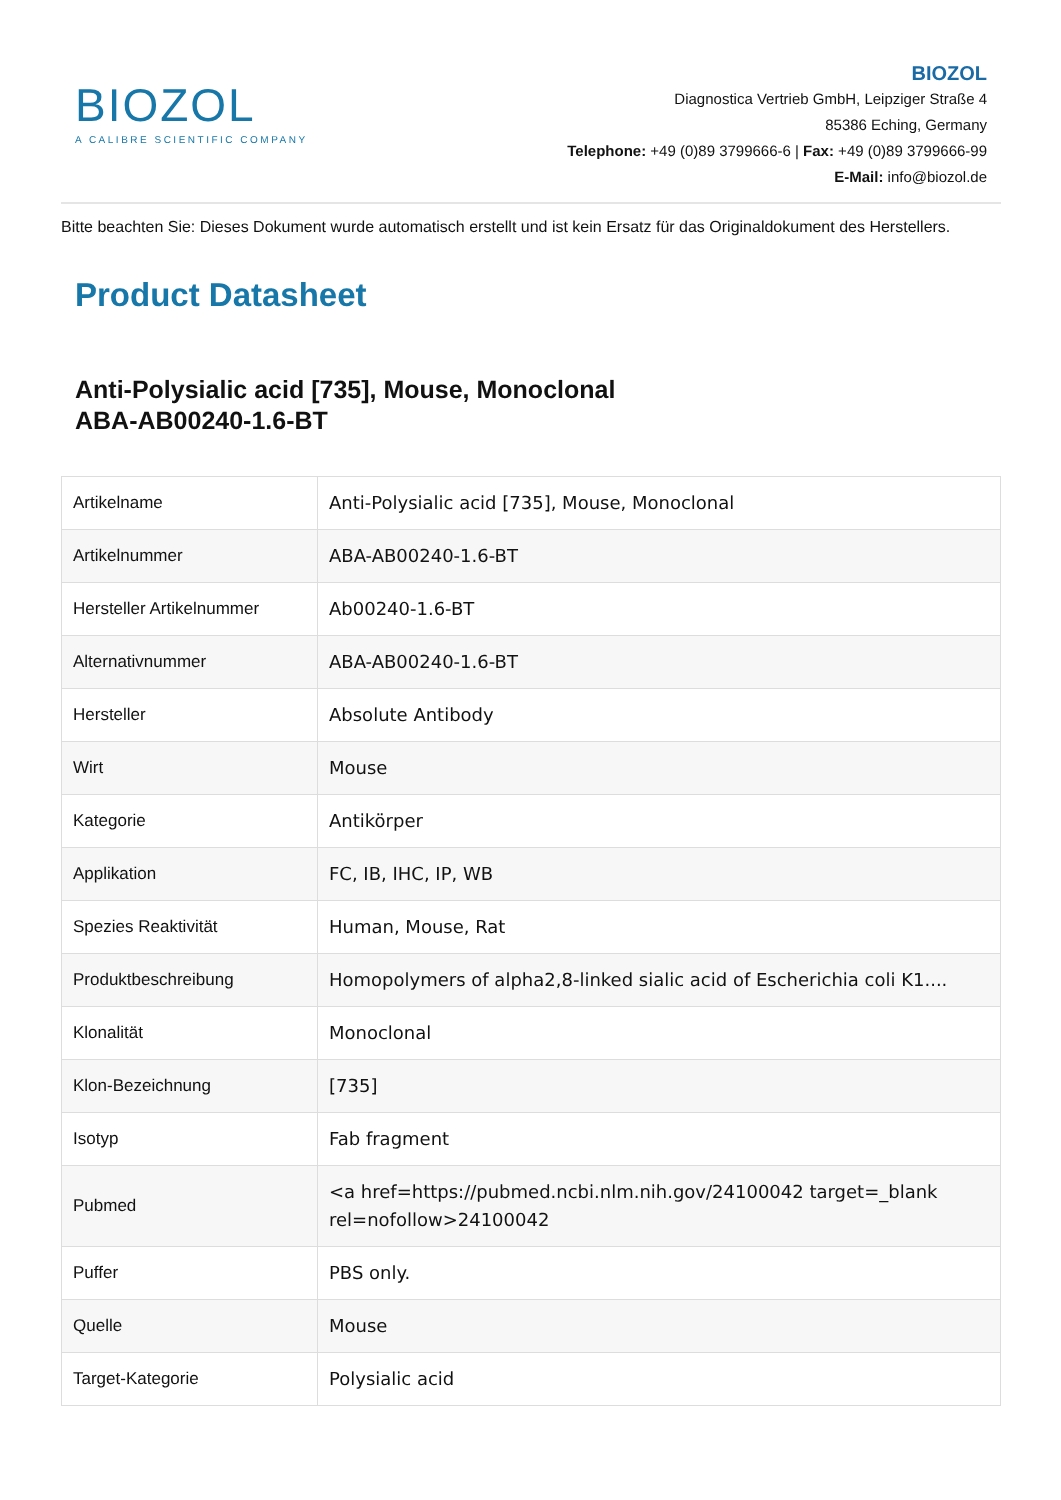BIOZOL
A CALIBRE SCIENTIFIC COMPANY
BIOZOL
Diagnostica Vertrieb GmbH, Leipziger Straße 4
85386 Eching, Germany
Telephone: +49 (0)89 3799666-6 | Fax: +49 (0)89 3799666-99
E-Mail: info@biozol.de
Bitte beachten Sie: Dieses Dokument wurde automatisch erstellt und ist kein Ersatz für das Originaldokument des Herstellers.
Product Datasheet
Anti-Polysialic acid [735], Mouse, Monoclonal
ABA-AB00240-1.6-BT
| Artikelname | Anti-Polysialic acid [735], Mouse, Monoclonal |
| Artikelnummer | ABA-AB00240-1.6-BT |
| Hersteller Artikelnummer | Ab00240-1.6-BT |
| Alternativnummer | ABA-AB00240-1.6-BT |
| Hersteller | Absolute Antibody |
| Wirt | Mouse |
| Kategorie | Antikörper |
| Applikation | FC, IB, IHC, IP, WB |
| Spezies Reaktivität | Human, Mouse, Rat |
| Produktbeschreibung | Homopolymers of alpha2,8-linked sialic acid of Escherichia coli K1.... |
| Klonalität | Monoclonal |
| Klon-Bezeichnung | [735] |
| Isotyp | Fab fragment |
| Pubmed | <a href=https://pubmed.ncbi.nlm.nih.gov/24100042 target=_blank rel=nofollow>24100042 |
| Puffer | PBS only. |
| Quelle | Mouse |
| Target-Kategorie | Polysialic acid |